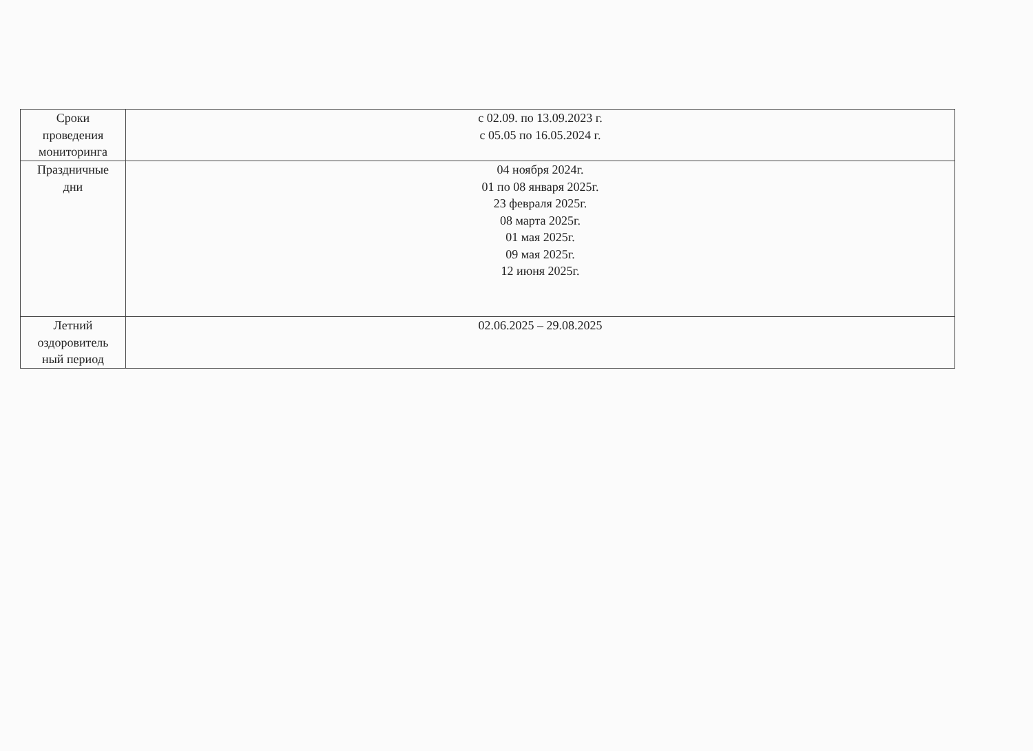| Сроки проведения мониторинга | с 02.09. по 13.09.2023 г. с 05.05 по 16.05.2024 г. |
| Праздничные дни | 04 ноября 2024г. 01 по 08 января 2025г. 23 февраля 2025г. 08 марта 2025г. 01 мая 2025г. 09 мая 2025г. 12 июня 2025г. |
| Летний оздоровитель ный период | 02.06.2025 – 29.08.2025 |